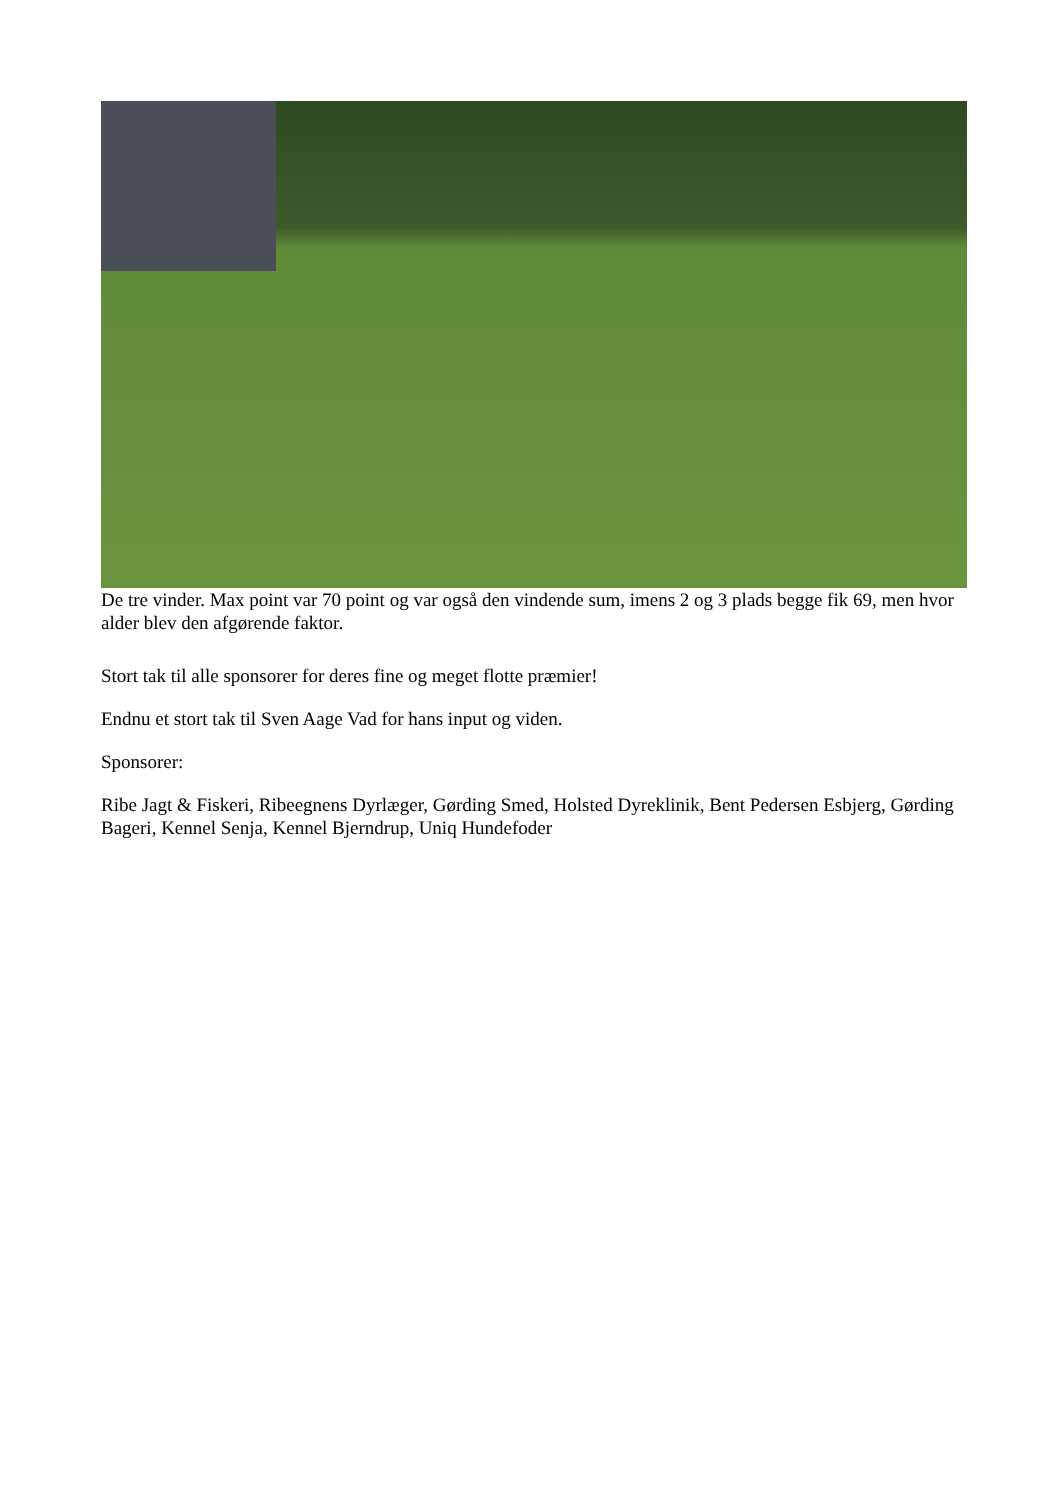De tre vinder. Max point var 70 point og var også den vindende sum, imens 2 og 3 plads begge fik 69, men hvor alder blev den afgørende faktor.
Stort tak til alle sponsorer for deres fine og meget flotte præmier!
Endnu et stort tak til Sven Aage Vad for hans input og viden.
Sponsorer:
Ribe Jagt & Fiskeri, Ribeegnens Dyrlæger, Gørding Smed, Holsted Dyreklinik, Bent Pedersen Esbjerg, Gørding Bageri, Kennel Senja, Kennel Bjerndrup, Uniq Hundefoder